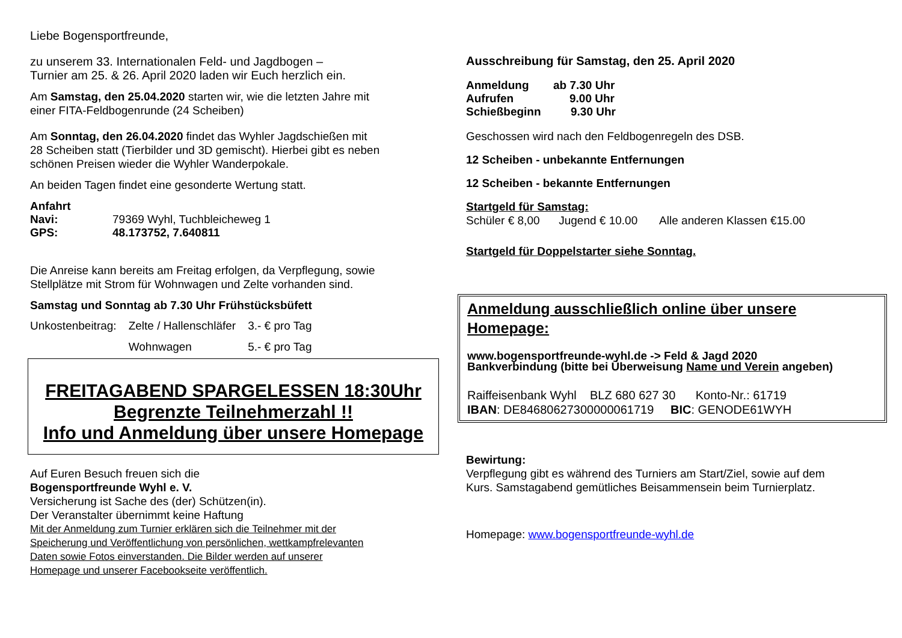Liebe Bogensportfreunde,
zu unserem 33. Internationalen Feld- und Jagdbogen –
Turnier am 25. & 26. April 2020 laden wir Euch herzlich ein.
Am Samstag, den 25.04.2020 starten wir, wie die letzten Jahre mit
einer FITA-Feldbogenrunde (24 Scheiben)
Am Sonntag, den 26.04.2020 findet das Wyhler Jagdschießen mit
28 Scheiben statt (Tierbilder und 3D gemischt). Hierbei gibt es neben
schönen Preisen wieder die Wyhler Wanderpokale.
An beiden Tagen findet eine gesonderte Wertung statt.
Anfahrt
| Navi: | 79369 Wyhl, Tuchbleicheweg 1 |
| GPS: | 48.173752, 7.640811 |
Die Anreise kann bereits am Freitag erfolgen, da Verpflegung, sowie
Stellplätze mit Strom für Wohnwagen und Zelte vorhanden sind.
Samstag und Sonntag ab 7.30 Uhr Frühstücksbüfett
| Unkostenbeitrag: | Zelte / Hallenschläfer | 3.- € pro Tag |
| | Wohnwagen | 5.- € pro Tag |
FREITAGABEND SPARGELESSEN 18:30Uhr
Begrenzte Teilnehmerzahl !!
Info und Anmeldung über unsere Homepage
Auf Euren Besuch freuen sich die
Bogensportfreunde Wyhl e. V.
Versicherung ist Sache des (der) Schützen(in).
Der Veranstalter übernimmt keine Haftung
Mit der Anmeldung zum Turnier erklären sich die Teilnehmer mit der
Speicherung und Veröffentlichung von persönlichen, wettkampfrelevanten
Daten sowie Fotos einverstanden. Die Bilder werden auf unserer
Homepage und unserer Facebookseite veröffentlich.
Ausschreibung für Samstag, den 25. April 2020
| Anmeldung | ab 7.30 Uhr |
| Aufrufen | 9.00 Uhr |
| Schießbeginn | 9.30 Uhr |
Geschossen wird nach den Feldbogenregeln des DSB.
12 Scheiben - unbekannte Entfernungen
12 Scheiben - bekannte Entfernungen
Startgeld für Samstag:
Schüler € 8,00 Jugend € 10.00 Alle anderen Klassen €15.00
Startgeld für Doppelstarter siehe Sonntag.
Anmeldung ausschließlich online über unsere Homepage:
www.bogensportfreunde-wyhl.de -> Feld & Jagd 2020
Bankverbindung (bitte bei Überweisung Name und Verein angeben)
Raiffeisenbank Wyhl BLZ 680 627 30 Konto-Nr.: 61719
IBAN: DE84680627300000061719 BIC: GENODE61WYH
Bewirtung:
Verpflegung gibt es während des Turniers am Start/Ziel, sowie auf dem
Kurs. Samstagabend gemütliches Beisammensein beim Turnierplatz.
Homepage: www.bogensportfreunde-wyhl.de